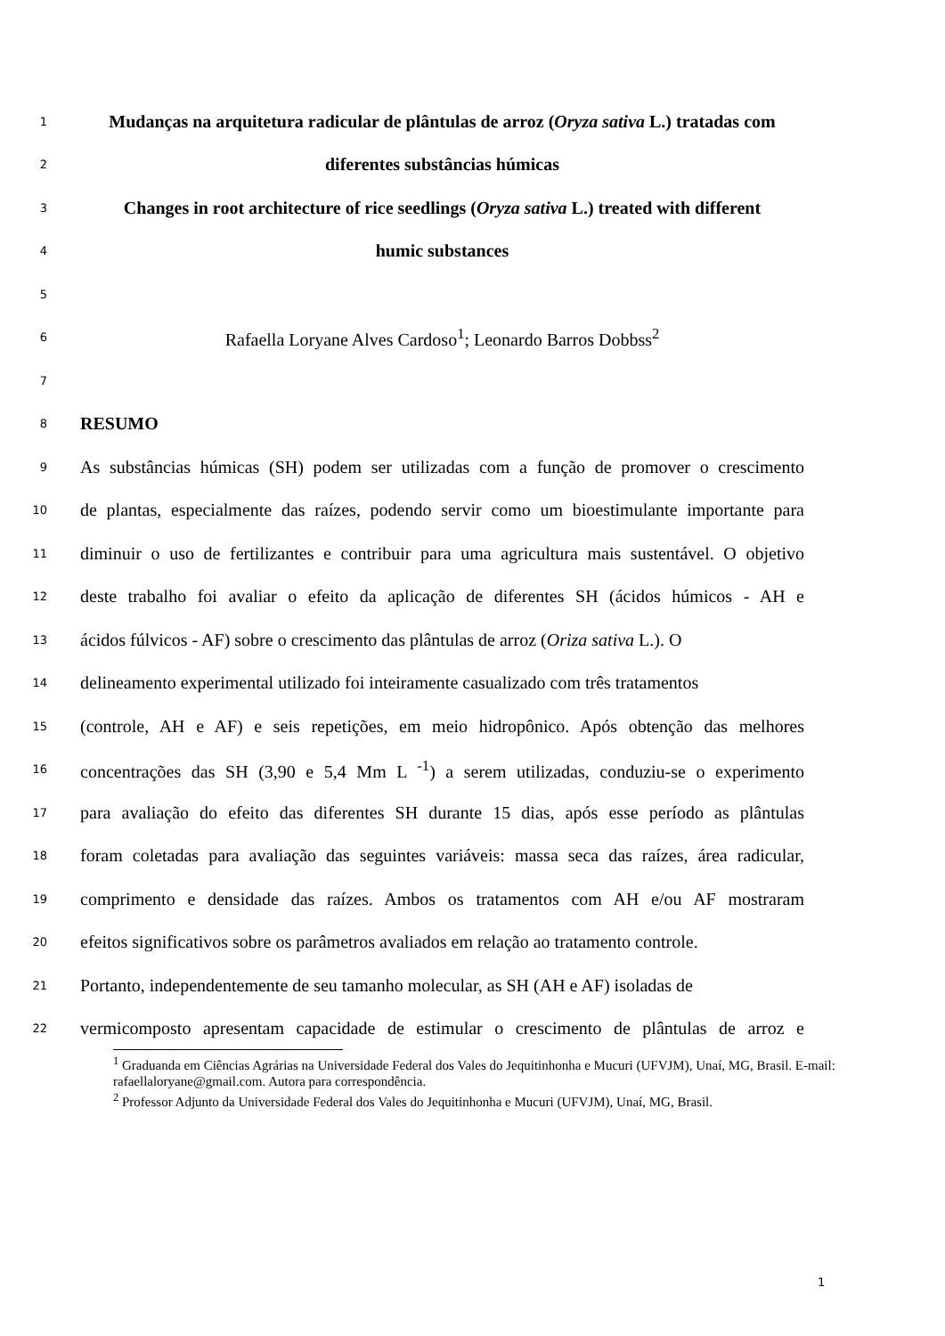1
Mudanças na arquitetura radicular de plântulas de arroz (Oryza sativa L.) tratadas com
2
diferentes substâncias húmicas
3
Changes in root architecture of rice seedlings (Oryza sativa L.) treated with different
4
humic substances
5
6
Rafaella Loryane Alves Cardoso<sup>1</sup>; Leonardo Barros Dobbss<sup>2</sup>
7
8
RESUMO
9
As substâncias húmicas (SH) podem ser utilizadas com a função de promover o crescimento
10
de plantas, especialmente das raízes, podendo servir como um bioestimulante importante para
11
diminuir o uso de fertilizantes e contribuir para uma agricultura mais sustentável. O objetivo
12
deste trabalho foi avaliar o efeito da aplicação de diferentes SH (ácidos húmicos - AH e
13
ácidos fúlvicos - AF) sobre o crescimento das plântulas de arroz (Oriza sativa L.). O
14
delineamento experimental utilizado foi inteiramente casualizado com três tratamentos
15
(controle, AH e AF) e seis repetições, em meio hidropônico. Após obtenção das melhores
16
concentrações das SH (3,90 e 5,4 Mm L <sup>-1</sup>) a serem utilizadas, conduziu-se o experimento
17
para avaliação do efeito das diferentes SH durante 15 dias, após esse período as plântulas
18
foram coletadas para avaliação das seguintes variáveis: massa seca das raízes, área radicular,
19
comprimento e densidade das raízes. Ambos os tratamentos com AH e/ou AF mostraram
20
efeitos significativos sobre os parâmetros avaliados em relação ao tratamento controle.
21
Portanto, independentemente de seu tamanho molecular, as SH (AH e AF) isoladas de
22
vermicomposto apresentam capacidade de estimular o crescimento de plântulas de arroz e
<sup>1</sup> Graduanda em Ciências Agrárias na Universidade Federal dos Vales do Jequitinhonha e Mucuri (UFVJM), Unaí, MG, Brasil. E-mail: rafaellaloryane@gmail.com. Autora para correspondência.
<sup>2</sup> Professor Adjunto da Universidade Federal dos Vales do Jequitinhonha e Mucuri (UFVJM), Unaí, MG, Brasil.
1